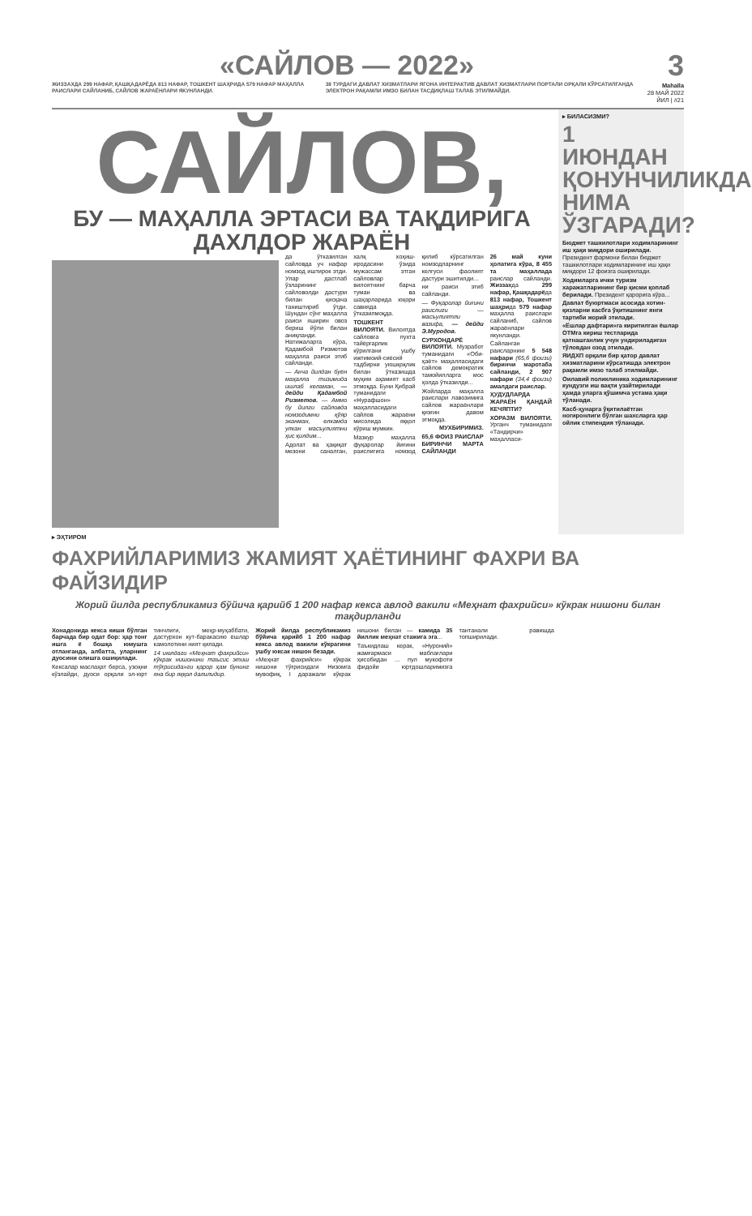«САЙЛОВ — 2022»
ЖИЗЗАХДА 299 НАФАР, ҚАШҚАДАРЁДА 813 НАФАР, ТОШКЕНТ ШАҲРИДА 579 НАФАР МАҲАЛЛА РАИСЛАРИ САЙЛАНИБ, САЙЛОВ ЖАРАЁНЛАРИ ЯКУНЛАНДИ. 38 ТУРДАГИ ДАВЛАТ ХИЗМАТЛАРИ ЯГОНА ИНТЕРАКТИВ ДАВЛАТ ХИЗМАТЛАРИ ПОРТАЛИ ОРҚАЛИ КЎРСАТИЛГАНДА ЭЛЕКТРОН РАҚАМЛИ ИМЗО БИЛАН ТАСДИҚЛАШ ТАЛАБ ЭТИЛМАЙДИ.
3
Mahalla
28 МАЙ 2022 ЙИЛ | #21
САЙЛОВ,
БУ — МАҲАЛЛА ЭРТАСИ ВА ТАҚДИРИГА ДАХЛДОР ЖАРАЁН
да ўтказилган сайловда уч нафар номзод иштирок этди. Улар дастлаб ўзларининг сайловолди дастури билан қисқача таништириб ўтди. Шундан сўнг маҳалла раиси яширин овоз бериш йўли билан аниқланди. Натижаларга кўра, Қадамбой Ризметов маҳалла раиси этиб сайланди.
— Анча йилдан буён маҳалла тизимида ишлаб келаман, — дейди Қадамбой Ризметов. — Аммо бу йилги сайловда номзодимни қўяр эканман, елкамда улкан масъулиятни ҳис қилдим...
Адолат ва ҳақиқат мезони саналган, халқ хоҳиш-иродасини ўзида мужассам этган сайловлар вилоятнинг барча туман ва шаҳарларида юқори савияда ўтказилмоқда.
ТОШКЕНТ ВИЛОЯТИ. Вилоятда сайловга пухта тайёргарлик кўрилгани ушбу ижтимоий-сиёсий тадбирни уюшқоқлик билан ўтказишда муҳим аҳамият касб этмоқда. Буни Қибрай туманидаги «Нурафшон» маҳалласидаги сайлов жараёни мисолида яққол кўриш мумкин.
Мазкур маҳалла фуқаролар йиғини раислигига номзод қилиб кўрсатилган номзодларнинг келгуси фаолият дастури эшитилди...
ни раиси этиб сайланди.
— Фуқаролар йиғини раислиги — масъулиятли вазифа, — дейди Э.Муродов.
СУРХОНДАРЁ ВИЛОЯТИ. Музработ туманидаги «Оби-ҳаёт» маҳалласидаги сайлов демократик тамойилларга мос ҳолда ўтказилди...
Жойларда маҳалла раислари лавозимига сайлов жараёнлари қизғин давом этмоқда.
МУХБИРИМИЗ.
65,6 ФОИЗ РАИСЛАР БИРИНЧИ МАРТА САЙЛАНДИ
26 май куни ҳолатига кўра, 8 455 та маҳаллада раислар сайланди. Жиззахда 299 нафар, Қашқадарёда 813 нафар, Тошкент шаҳрида 579 нафар маҳалла раислари сайланиб, сайлов жараёнлари якунланди.
Сайланган раисларнинг 5 548 нафари (65,6 фоизи) биринчи маротаба сайланди, 2 907 нафари (34,4 фоизи) амалдаги раислар.
ҲУДУДЛАРДА ЖАРАЁН ҚАНДАЙ КЕЧЯПТИ?
ХОРАЗМ ВИЛОЯТИ. Урганч туманидаги «Тандирчи» маҳалласи-
▸ БИЛАСИЗМИ?
1 ИЮНДАН ҚОНУНЧИЛИКДА НИМА ЎЗГАРАДИ?
Бюджет ташкилотлари ходимларининг иш ҳақи миқдори оширилади. Президент фармони билан бюджет ташкилотлари ходимларининг иш ҳақи миқдори 12 фоизга оширилади.
Ходимларга ички туризм харажатларининг бир қисми қоплаб берилади. Президент қарорига кўра...
Давлат буюртмаси асосида хотин-қизларни касбга ўқитишнинг янги тартиби жорий этилади.
«Ёшлар дафтари»га киритилган ёшлар ОТМга кириш тестларида қатнашганлик учун ундириладиган тўловдан озод этилади.
ЯИДХП орқали бир қатор давлат хизматларини кўрсатишда электрон рақамли имзо талаб этилмайди.
Оилавий поликлиника ходимларининг кундузги иш вақти узайтирилади ҳамда уларга қўшимча устама ҳақи тўланади.
Касб-ҳунарга ўқитилаётган ногиронлиги бўлган шахсларга ҳар ойлик стипендия тўланади.
▸ ЭҲТИРОМ
ФАХРИЙЛАРИМИЗ ЖАМИЯТ ҲАЁТИНИНГ ФАХРИ ВА ФАЙЗИДИР
Жорий йилда республикамиз бўйича қарийб 1 200 нафар кекса авлод вакили «Меҳнат фахрийси» кўкрак нишони билан тақдирланди
Хонадонида кекса киши бўлган барчада бир одат бор: ҳар тонг ишга ё бошқа юмушга отланганда, албатта, уларнинг дуосини олишга ошиқилади.
Кексалар маслаҳат берса, узоқни кўзлайди, дуоси орқали эл-юрт тинчлиги, меҳр-муҳаббати, дастурхон кут-баракасию ёшлар камолотини ният қилади.
14 июлдаги «Меҳнат фахрийси» кўкрак нишонини таъсис этиш тўғрисида»ги қарор ҳам бунинг яна бир яққол далилидир.
Жорий йилда республикамиз бўйича қарийб 1 200 нафар кекса авлод вакили кўкрагини ушбу юксак нишон безади.
«Меҳнат фахрийси» кўкрак нишони тўғрисидаги Низомга мувофиқ, I даражали кўкрак нишони билан — камида 35 йиллик меҳнат стажига эга...
Таъкидлаш керак, «Нуроний» жамғармаси маблағлари ҳисобидан ... пул мукофоти фидойи юртдошларимизга тантанали равишда топширилади.